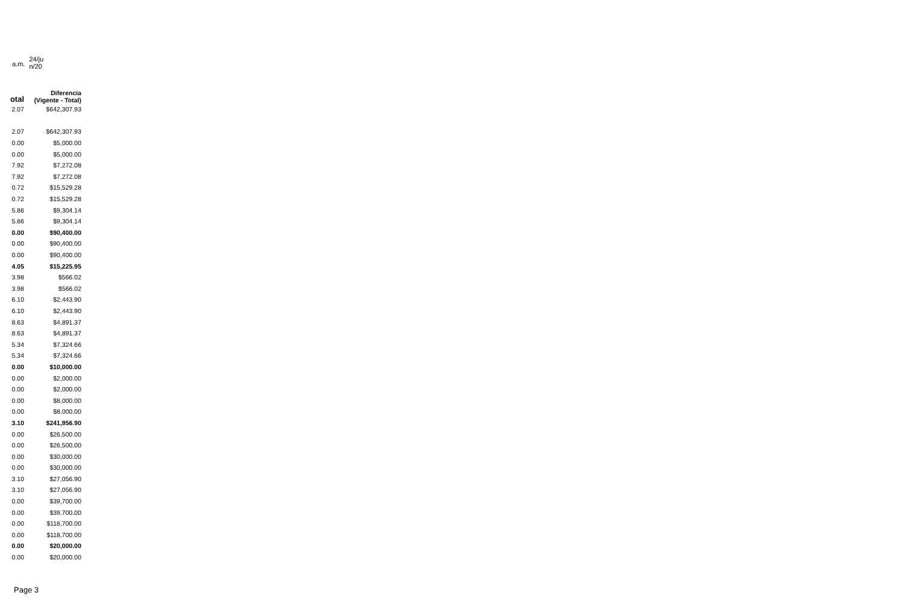a.m. 24/ju n/20
| otal | Diferencia (Vigente - Total) |
| --- | --- |
| 2.07 | $642,307.93 |
| 2.07 | $642,307.93 |
| 0.00 | $5,000.00 |
| 0.00 | $5,000.00 |
| 7.92 | $7,272.08 |
| 7.92 | $7,272.08 |
| 0.72 | $15,529.28 |
| 0.72 | $15,529.28 |
| 5.86 | $9,304.14 |
| 5.86 | $9,304.14 |
| 0.00 | $90,400.00 |
| 0.00 | $90,400.00 |
| 0.00 | $90,400.00 |
| 4.05 | $15,225.95 |
| 3.98 | $566.02 |
| 3.98 | $566.02 |
| 6.10 | $2,443.90 |
| 6.10 | $2,443.90 |
| 8.63 | $4,891.37 |
| 8.63 | $4,891.37 |
| 5.34 | $7,324.66 |
| 5.34 | $7,324.66 |
| 0.00 | $10,000.00 |
| 0.00 | $2,000.00 |
| 0.00 | $2,000.00 |
| 0.00 | $8,000.00 |
| 0.00 | $8,000.00 |
| 3.10 | $241,956.90 |
| 0.00 | $26,500.00 |
| 0.00 | $26,500.00 |
| 0.00 | $30,000.00 |
| 0.00 | $30,000.00 |
| 3.10 | $27,056.90 |
| 3.10 | $27,056.90 |
| 0.00 | $39,700.00 |
| 0.00 | $39,700.00 |
| 0.00 | $118,700.00 |
| 0.00 | $118,700.00 |
| 0.00 | $20,000.00 |
| 0.00 | $20,000.00 |
Page 3